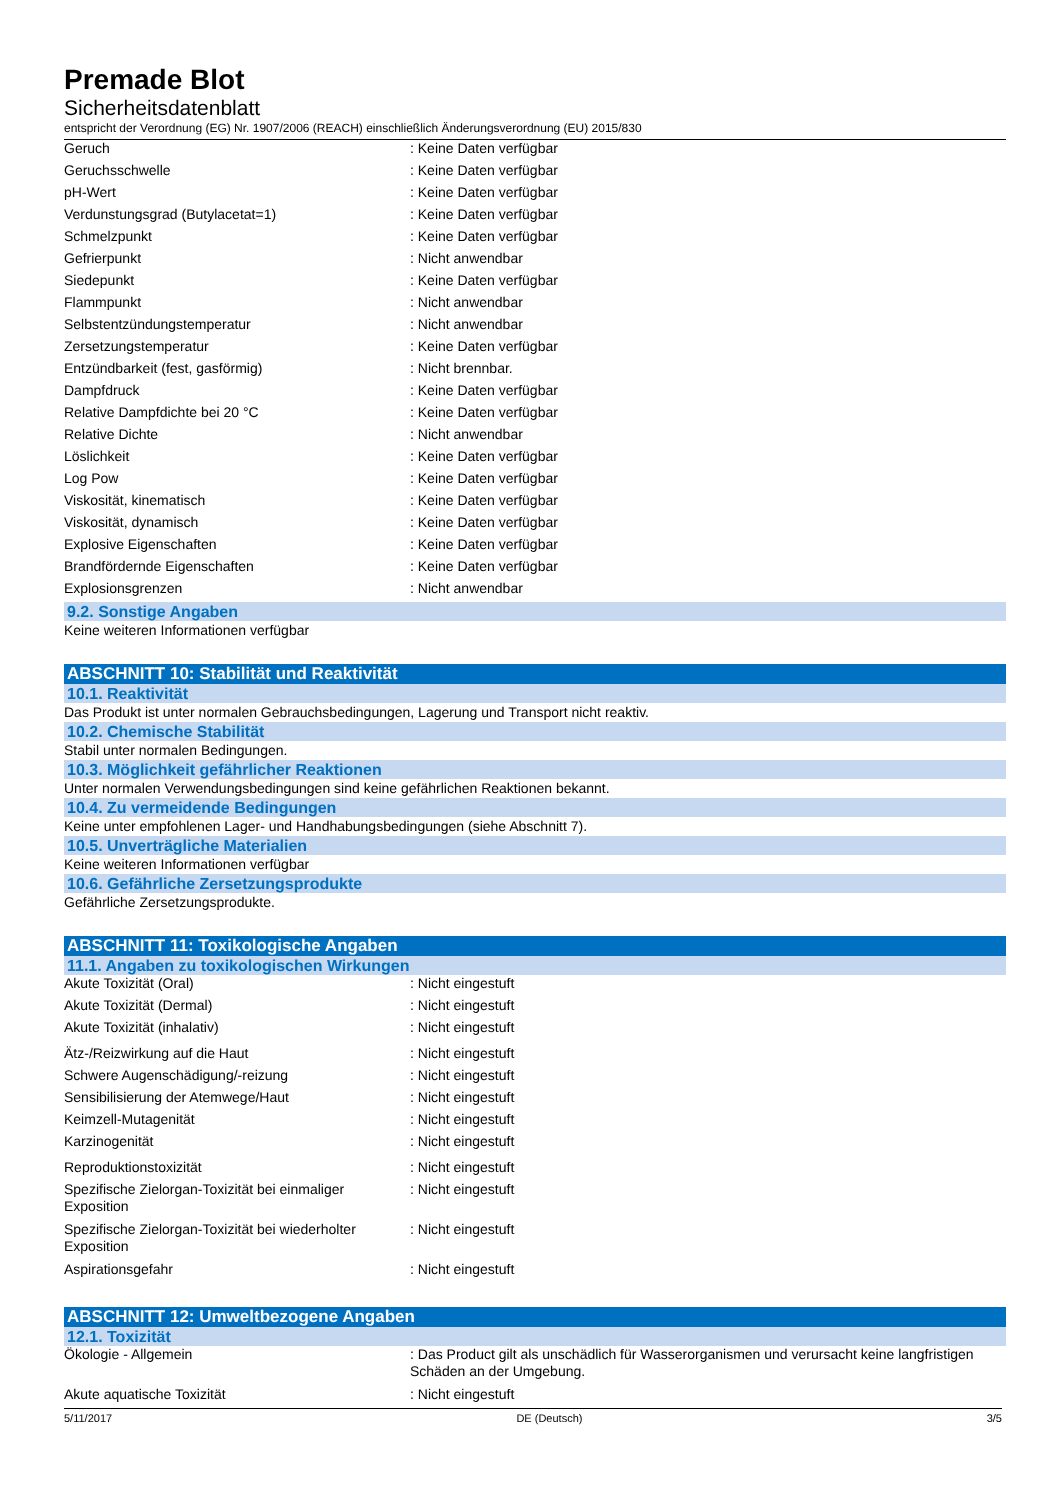Premade Blot
Sicherheitsdatenblatt
entspricht der Verordnung (EG) Nr. 1907/2006 (REACH) einschließlich Änderungsverordnung (EU) 2015/830
| Geruch | : Keine Daten verfügbar |
| Geruchsschwelle | : Keine Daten verfügbar |
| pH-Wert | : Keine Daten verfügbar |
| Verdunstungsgrad (Butylacetat=1) | : Keine Daten verfügbar |
| Schmelzpunkt | : Keine Daten verfügbar |
| Gefrierpunkt | : Nicht anwendbar |
| Siedepunkt | : Keine Daten verfügbar |
| Flammpunkt | : Nicht anwendbar |
| Selbstentzündungstemperatur | : Nicht anwendbar |
| Zersetzungstemperatur | : Keine Daten verfügbar |
| Entzündbarkeit (fest, gasförmig) | : Nicht brennbar. |
| Dampfdruck | : Keine Daten verfügbar |
| Relative Dampfdichte bei 20 °C | : Keine Daten verfügbar |
| Relative Dichte | : Nicht anwendbar |
| Löslichkeit | : Keine Daten verfügbar |
| Log Pow | : Keine Daten verfügbar |
| Viskosität, kinematisch | : Keine Daten verfügbar |
| Viskosität, dynamisch | : Keine Daten verfügbar |
| Explosive Eigenschaften | : Keine Daten verfügbar |
| Brandfördernde Eigenschaften | : Keine Daten verfügbar |
| Explosionsgrenzen | : Nicht anwendbar |
9.2. Sonstige Angaben
Keine weiteren Informationen verfügbar
ABSCHNITT 10: Stabilität und Reaktivität
10.1. Reaktivität
Das Produkt ist unter normalen Gebrauchsbedingungen, Lagerung und Transport nicht reaktiv.
10.2. Chemische Stabilität
Stabil unter normalen Bedingungen.
10.3. Möglichkeit gefährlicher Reaktionen
Unter normalen Verwendungsbedingungen sind keine gefährlichen Reaktionen bekannt.
10.4. Zu vermeidende Bedingungen
Keine unter empfohlenen Lager- und Handhabungsbedingungen (siehe Abschnitt 7).
10.5. Unverträgliche Materialien
Keine weiteren Informationen verfügbar
10.6. Gefährliche Zersetzungsprodukte
Gefährliche Zersetzungsprodukte.
ABSCHNITT 11: Toxikologische Angaben
11.1. Angaben zu toxikologischen Wirkungen
| Akute Toxizität (Oral) | : Nicht eingestuft |
| Akute Toxizität (Dermal) | : Nicht eingestuft |
| Akute Toxizität (inhalativ) | : Nicht eingestuft |
| Ätz-/Reizwirkung auf die Haut | : Nicht eingestuft |
| Schwere Augenschädigung/-reizung | : Nicht eingestuft |
| Sensibilisierung der Atemwege/Haut | : Nicht eingestuft |
| Keimzell-Mutagenität | : Nicht eingestuft |
| Karzinogenität | : Nicht eingestuft |
| Reproduktionstoxizität | : Nicht eingestuft |
| Spezifische Zielorgan-Toxizität bei einmaliger Exposition | : Nicht eingestuft |
| Spezifische Zielorgan-Toxizität bei wiederholter Exposition | : Nicht eingestuft |
| Aspirationsgefahr | : Nicht eingestuft |
ABSCHNITT 12: Umweltbezogene Angaben
12.1. Toxizität
| Ökologie - Allgemein | : Das Product gilt als unschädlich für Wasserorganismen und verursacht keine langfristigen Schäden an der Umgebung. |
| Akute aquatische Toxizität | : Nicht eingestuft |
5/11/2017 DE (Deutsch) 3/5